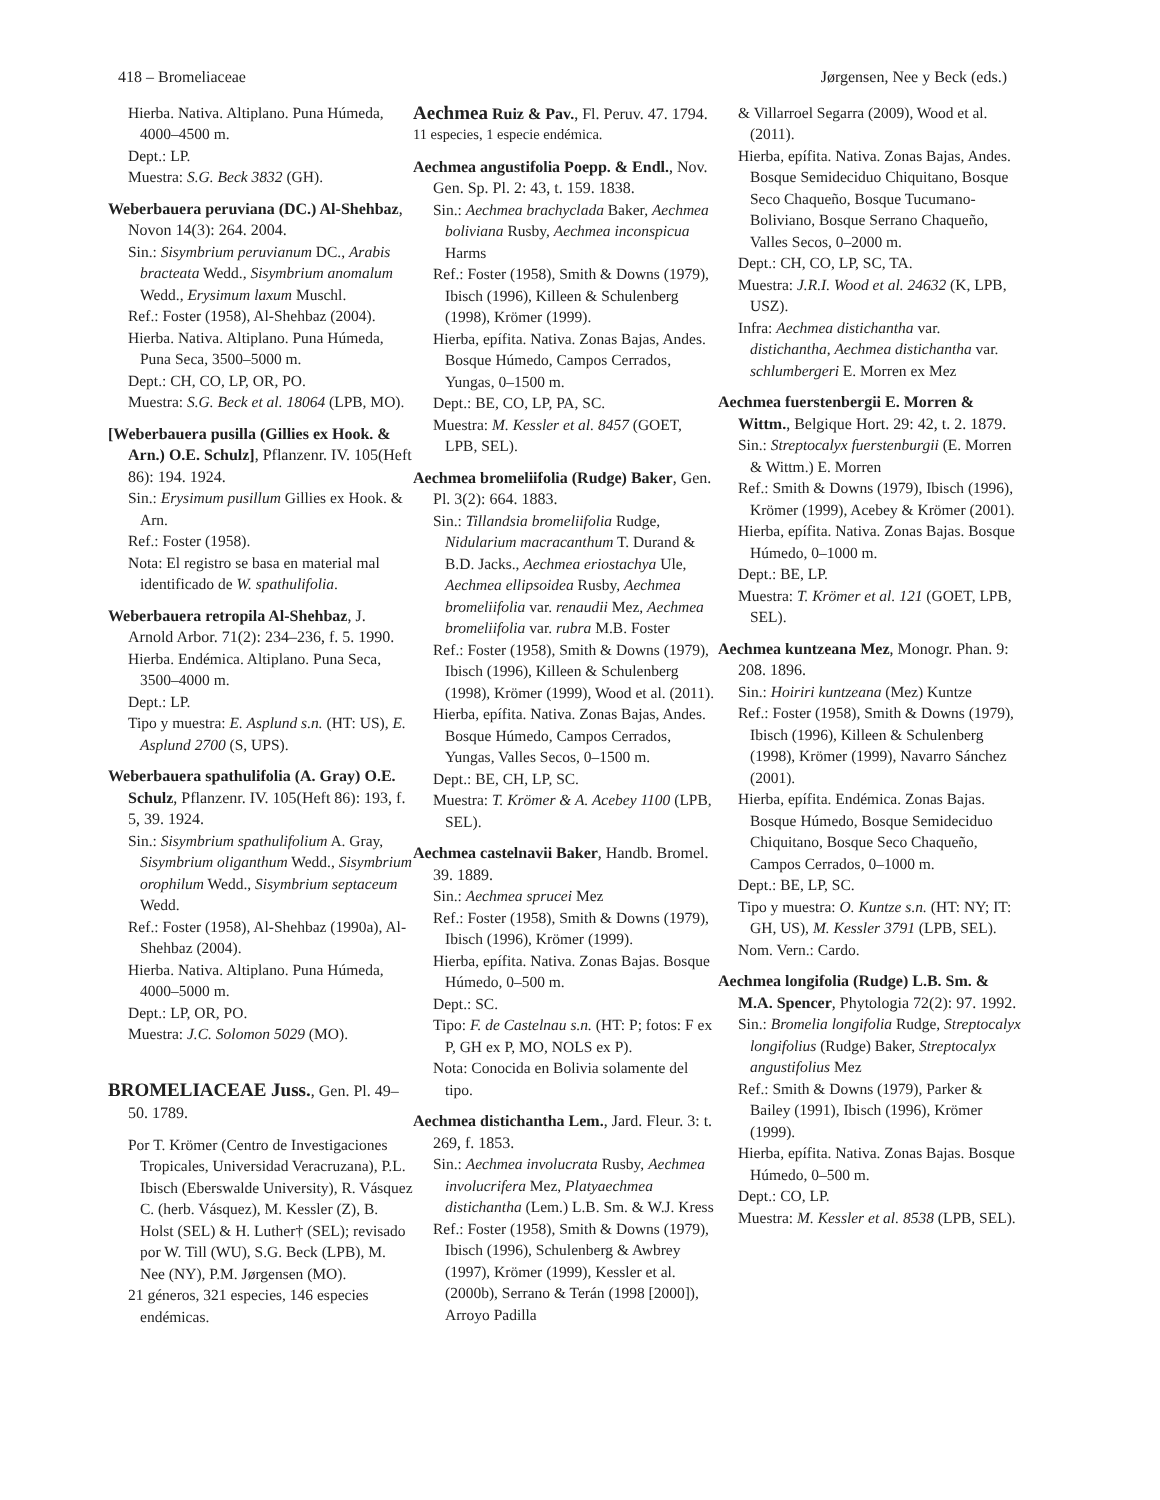418 – Bromeliaceae Jørgensen, Nee y Beck (eds.)
Hierba. Nativa. Altiplano. Puna Húmeda, 4000–4500 m.
Dept.: LP.
Muestra: S.G. Beck 3832 (GH).
Weberbauera peruviana (DC.) Al-Shehbaz, Novon 14(3): 264. 2004.
Sin.: Sisymbrium peruvianum DC., Arabis bracteata Wedd., Sisymbrium anomalum Wedd., Erysimum laxum Muschl.
Ref.: Foster (1958), Al-Shehbaz (2004).
Hierba. Nativa. Altiplano. Puna Húmeda, Puna Seca, 3500–5000 m.
Dept.: CH, CO, LP, OR, PO.
Muestra: S.G. Beck et al. 18064 (LPB, MO).
[Weberbauera pusilla (Gillies ex Hook. & Arn.) O.E. Schulz], Pflanzenr. IV. 105(Heft 86): 194. 1924.
Sin.: Erysimum pusillum Gillies ex Hook. & Arn.
Ref.: Foster (1958).
Nota: El registro se basa en material mal identificado de W. spathulifolia.
Weberbauera retropila Al-Shehbaz, J. Arnold Arbor. 71(2): 234–236, f. 5. 1990.
Hierba. Endémica. Altiplano. Puna Seca, 3500–4000 m.
Dept.: LP.
Tipo y muestra: E. Asplund s.n. (HT: US), E. Asplund 2700 (S, UPS).
Weberbauera spathulifolia (A. Gray) O.E. Schulz, Pflanzenr. IV. 105(Heft 86): 193, f. 5, 39. 1924.
Sin.: Sisymbrium spathulifolium A. Gray, Sisymbrium oliganthum Wedd., Sisymbrium orophilum Wedd., Sisymbrium septaceum Wedd.
Ref.: Foster (1958), Al-Shehbaz (1990a), Al-Shehbaz (2004).
Hierba. Nativa. Altiplano. Puna Húmeda, 4000–5000 m.
Dept.: LP, OR, PO.
Muestra: J.C. Solomon 5029 (MO).
BROMELIACEAE Juss., Gen. Pl. 49–50. 1789.
Por T. Krömer (Centro de Investigaciones Tropicales, Universidad Veracruzana), P.L. Ibisch (Eberswalde University), R. Vásquez C. (herb. Vásquez), M. Kessler (Z), B. Holst (SEL) & H. Luther† (SEL); revisado por W. Till (WU), S.G. Beck (LPB), M. Nee (NY), P.M. Jørgensen (MO).
21 géneros, 321 especies, 146 especies endémicas.
Aechmea Ruiz & Pav., Fl. Peruv. 47. 1794.
11 especies, 1 especie endémica.
Aechmea angustifolia Poepp. & Endl., Nov. Gen. Sp. Pl. 2: 43, t. 159. 1838.
Sin.: Aechmea brachyclada Baker, Aechmea boliviana Rusby, Aechmea inconspicua Harms
Ref.: Foster (1958), Smith & Downs (1979), Ibisch (1996), Killeen & Schulenberg (1998), Krömer (1999).
Hierba, epífita. Nativa. Zonas Bajas, Andes. Bosque Húmedo, Campos Cerrados, Yungas, 0–1500 m.
Dept.: BE, CO, LP, PA, SC.
Muestra: M. Kessler et al. 8457 (GOET, LPB, SEL).
Aechmea bromeliifolia (Rudge) Baker, Gen. Pl. 3(2): 664. 1883.
Sin.: Tillandsia bromeliifolia Rudge, Nidularium macracanthum T. Durand & B.D. Jacks., Aechmea eriostachya Ule, Aechmea ellipsoidea Rusby, Aechmea bromeliifolia var. renaudii Mez, Aechmea bromeliifolia var. rubra M.B. Foster
Ref.: Foster (1958), Smith & Downs (1979), Ibisch (1996), Killeen & Schulenberg (1998), Krömer (1999), Wood et al. (2011).
Hierba, epífita. Nativa. Zonas Bajas, Andes. Bosque Húmedo, Campos Cerrados, Yungas, Valles Secos, 0–1500 m.
Dept.: BE, CH, LP, SC.
Muestra: T. Krömer & A. Acebey 1100 (LPB, SEL).
Aechmea castelnavii Baker, Handb. Bromel. 39. 1889.
Sin.: Aechmea sprucei Mez
Ref.: Foster (1958), Smith & Downs (1979), Ibisch (1996), Krömer (1999).
Hierba, epífita. Nativa. Zonas Bajas. Bosque Húmedo, 0–500 m.
Dept.: SC.
Tipo: F. de Castelnau s.n. (HT: P; fotos: F ex P, GH ex P, MO, NOLS ex P).
Nota: Conocida en Bolivia solamente del tipo.
Aechmea distichantha Lem., Jard. Fleur. 3: t. 269, f. 1853.
Sin.: Aechmea involucrata Rusby, Aechmea involucrifera Mez, Platyaechmea distichantha (Lem.) L.B. Sm. & W.J. Kress
Ref.: Foster (1958), Smith & Downs (1979), Ibisch (1996), Schulenberg & Awbrey (1997), Krömer (1999), Kessler et al. (2000b), Serrano & Terán (1998 [2000]), Arroyo Padilla
& Villarroel Segarra (2009), Wood et al. (2011).
Hierba, epífita. Nativa. Zonas Bajas, Andes. Bosque Semideciduo Chiquitano, Bosque Seco Chaqueño, Bosque Tucumano-Boliviano, Bosque Serrano Chaqueño, Valles Secos, 0–2000 m.
Dept.: CH, CO, LP, SC, TA.
Muestra: J.R.I. Wood et al. 24632 (K, LPB, USZ).
Infra: Aechmea distichantha var. distichantha, Aechmea distichantha var. schlumbergeri E. Morren ex Mez
Aechmea fuerstenbergii E. Morren & Wittm., Belgique Hort. 29: 42, t. 2. 1879.
Sin.: Streptocalyx fuerstenburgii (E. Morren & Wittm.) E. Morren
Ref.: Smith & Downs (1979), Ibisch (1996), Krömer (1999), Acebey & Krömer (2001).
Hierba, epífita. Nativa. Zonas Bajas. Bosque Húmedo, 0–1000 m.
Dept.: BE, LP.
Muestra: T. Krömer et al. 121 (GOET, LPB, SEL).
Aechmea kuntzeana Mez, Monogr. Phan. 9: 208. 1896.
Sin.: Hoiriri kuntzeana (Mez) Kuntze
Ref.: Foster (1958), Smith & Downs (1979), Ibisch (1996), Killeen & Schulenberg (1998), Krömer (1999), Navarro Sánchez (2001).
Hierba, epífita. Endémica. Zonas Bajas. Bosque Húmedo, Bosque Semideciduo Chiquitano, Bosque Seco Chaqueño, Campos Cerrados, 0–1000 m.
Dept.: BE, LP, SC.
Tipo y muestra: O. Kuntze s.n. (HT: NY; IT: GH, US), M. Kessler 3791 (LPB, SEL).
Nom. Vern.: Cardo.
Aechmea longifolia (Rudge) L.B. Sm. & M.A. Spencer, Phytologia 72(2): 97. 1992.
Sin.: Bromelia longifolia Rudge, Streptocalyx longifolius (Rudge) Baker, Streptocalyx angustifolius Mez
Ref.: Smith & Downs (1979), Parker & Bailey (1991), Ibisch (1996), Krömer (1999).
Hierba, epífita. Nativa. Zonas Bajas. Bosque Húmedo, 0–500 m.
Dept.: CO, LP.
Muestra: M. Kessler et al. 8538 (LPB, SEL).